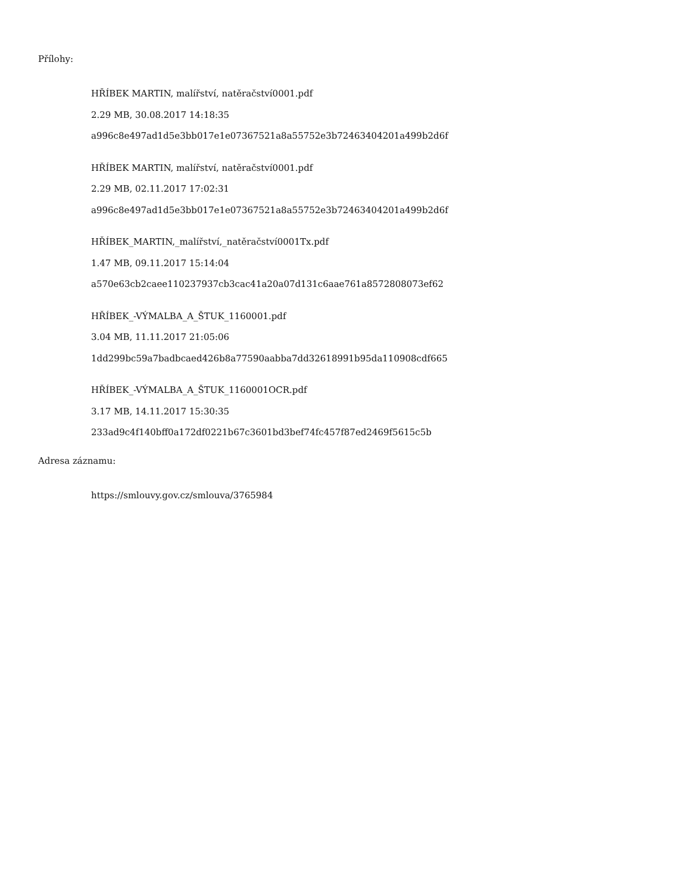Přílohy:
HŘÍBEK MARTIN, malířství, natěračství0001.pdf
2.29 MB, 30.08.2017 14:18:35
a996c8e497ad1d5e3bb017e1e07367521a8a55752e3b72463404201a499b2d6f
HŘÍBEK MARTIN, malířství, natěračství0001.pdf
2.29 MB, 02.11.2017 17:02:31
a996c8e497ad1d5e3bb017e1e07367521a8a55752e3b72463404201a499b2d6f
HŘÍBEK_MARTIN,_malířství,_natěračství0001Tx.pdf
1.47 MB, 09.11.2017 15:14:04
a570e63cb2caee110237937cb3cac41a20a07d131c6aae761a8572808073ef62
HŘÍBEK_-VÝMALBA_A_ŠTUK_1160001.pdf
3.04 MB, 11.11.2017 21:05:06
1dd299bc59a7badbcaed426b8a77590aabba7dd32618991b95da110908cdf665
HŘÍBEK_-VÝMALBA_A_ŠTUK_1160001OCR.pdf
3.17 MB, 14.11.2017 15:30:35
233ad9c4f140bff0a172df0221b67c3601bd3bef74fc457f87ed2469f5615c5b
Adresa záznamu:
https://smlouvy.gov.cz/smlouva/3765984